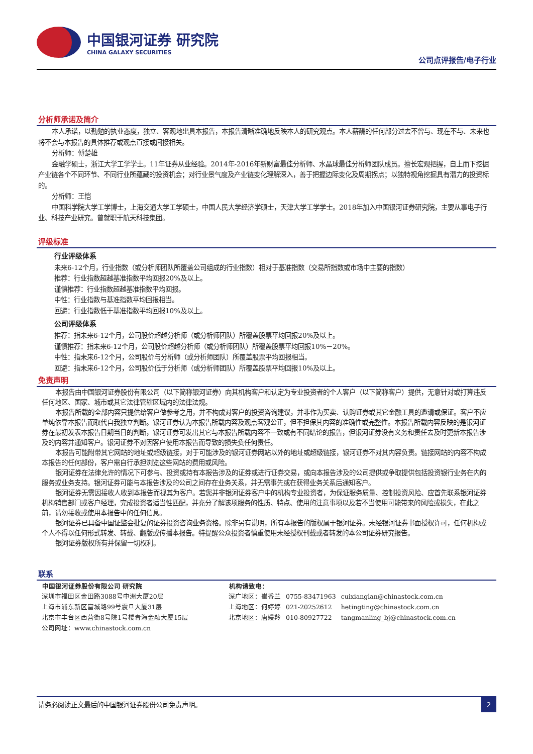中国银河证券 研究院
CHINA GALAXY SECURITIES
公司点评报告/电子行业
分析师承诺及简介
本人承诺，以勤勉的执业态度，独立、客观地出具本报告，本报告清晰准确地反映本人的研究观点。本人薪酬的任何部分过去不曾与、现在不与、未来也将不会与本报告的具体推荐或观点直接或间接相关。
分析师：傅楚雄
金融学硕士，浙江大学工学学士。11年证券从业经验。2014年-2016年新财富最佳分析师、水晶球最佳分析师团队成员。擅长宏观把握，自上而下挖掘产业链各个不同环节、不同行业所蕴藏的投资机会；对行业景气度及产业链变化理解深入，善于把握边际变化及周期拐点；以独特视角挖掘具有潜力的投资标的。
分析师：王恺
中国科学院大学工学博士，上海交通大学工学硕士，中国人民大学经济学硕士，天津大学工学学士。2018年加入中国银河证券研究院，主要从事电子行业、科技产业研究。曾就职于航天科技集团。
评级标准
行业评级体系
未来6-12个月，行业指数（或分析师团队所覆盖公司组成的行业指数）相对于基准指数（交易所指数或市场中主要的指数）
推荐：行业指数超越基准指数平均回报20%及以上。
谨慎推荐：行业指数超越基准指数平均回报。
中性：行业指数与基准指数平均回报相当。
回避：行业指数低于基准指数平均回报10%及以上。
公司评级体系
推荐：指未来6-12个月，公司股价超越分析师（或分析师团队）所覆盖股票平均回报20%及以上。
谨慎推荐：指未来6-12个月，公司股价超越分析师（或分析师团队）所覆盖股票平均回报10%－20%。
中性：指未来6-12个月，公司股价与分析师（或分析师团队）所覆盖股票平均回报相当。
回避：指未来6-12个月，公司股价低于分析师（或分析师团队）所覆盖股票平均回报10%及以上。
免责声明
本报告由中国银河证券股份有限公司（以下简称银河证券）向其机构客户和认定为专业投资者的个人客户（以下简称客户）提供，无意针对或打算违反任何地区、国家、城市或其它法律管辖区域内的法律法规。
本报告所载的全部内容只提供给客户做参考之用，并不构成对客户的投资咨询建议，并非作为买卖、认购证券或其它金融工具的邀请或保证。客户不应单纯依靠本报告而取代自我独立判断。银河证券认为本报告所载内容及观点客观公正，但不担保其内容的准确性或完整性。本报告所载内容反映的是银河证券在最初发表本报告日期当日的判断，银河证券可发出其它与本报告所载内容不一致或有不同结论的报告，但银河证券没有义务和责任去及时更新本报告涉及的内容并通知客户。银河证券不对因客户使用本报告而导致的损失负任何责任。
本报告可能附带其它网站的地址或超级链接，对于可能涉及的银河证券网站以外的地址或超级链接，银河证券不对其内容负责。链接网站的内容不构成本报告的任何部份，客户需自行承担浏览这些网站的费用或风险。
银河证券在法律允许的情况下可参与、投资或持有本报告涉及的证券或进行证券交易，或向本报告涉及的公司提供或争取提供包括投资银行业务在内的服务或业务支持。银河证券可能与本报告涉及的公司之间存在业务关系，并无需事先或在获得业务关系后通知客户。
银河证券无需因接收人收到本报告而视其为客户。若您并非银河证券客户中的机构专业投资者，为保证服务质量、控制投资风险、应首先联系银河证券机构销售部门或客户经理，完成投资者适当性匹配，并充分了解该项服务的性质、特点、使用的注意事项以及若不当使用可能带来的风险或损失，在此之前，请勿接收或使用本报告中的任何信息。
银河证券已具备中国证监会批复的证券投资咨询业务资格。除非另有说明，所有本报告的版权属于银河证券。未经银河证券书面授权许可，任何机构或个人不得以任何形式转发、转载、翻版或传播本报告。特提醒公众投资者慎重使用未经授权刊载或者转发的本公司证券研究报告。
银河证券版权所有并保留一切权利。
联系
| 中国银河证券股份有限公司 研究院 | 机构请致电： | | |
| --- | --- | --- | --- |
| 深圳市福田区金田路3088号中洲大厦20层 | 深广地区：崔香兰 | 0755-83471963 | cuixianglan@chinastock.com.cn |
| 上海市浦东新区富城路99号震旦大厦31层 | 上海地区：何婷婷 | 021-20252612 | hetingting@chinastock.com.cn |
| 北京市丰台区西营街8号院1号楼青海金融大厦15层 | 北京地区：唐嫚羚 | 010-80927722 | tangmanling_bj@chinastock.com.cn |
| 公司网址：www.chinastock.com.cn | | | |
请务必阅读正文最后的中国银河证券股份公司免责声明。 2